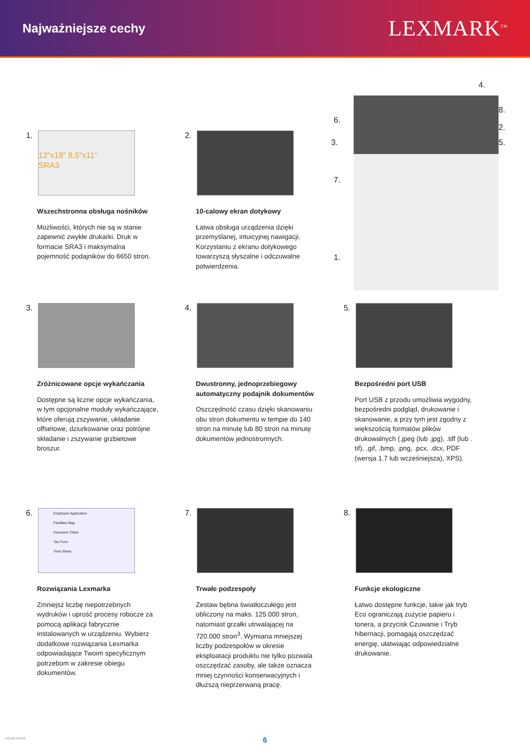Najważniejsze cechy
LEXMARK<sup>TM</sup>
1.
12"x18" 8.5"x11"
SRA3
Wszechstronna obsługa nośników
Możliwości, których nie są w stanie zapewnić zwykłe drukarki. Druk w formacie SRA3 i maksymalna pojemność podajników do 6650 stron.
2.
10-calowy ekran dotykowy
Łatwa obsługa urządzenia dzięki przemyślanej, intuicyjnej nawigacji. Korzystaniu z ekranu dotykowego towarzyszą słyszalne i odczuwalne potwierdzenia.
4.
6.
8.
2.
3. 5.
7.
1.
3.
Zróżnicowane opcje wykańczania
Dostępne są liczne opcje wykańczania, w tym opcjonalne moduły wykańczające, które oferują zszywanie, układanie offsetowe, dziurkowanie oraz potrójne składanie i zszywanie grzbietowe broszur.
4.
Dwustronny, jednoprzebiegowy automatyczny podajnik dokumentów
Oszczędność czasu dzięki skanowaniu obu stron dokumentu w tempie do 140 stron na minutę lub 80 stron na minutę dokumentów jednostronnych.
5.
Bezpośredni port USB
Port USB z przodu umożliwia wygodny, bezpośredni podgląd, drukowanie i skanowanie, a przy tym jest zgodny z większością formatów plików drukowalnych (.jpeg (lub .jpg), .tiff (lub . tif), .gif, .bmp, .png, .pcx, .dcx, PDF (wersja 1.7 lub wcześniejsza), XPS).
6.
Employee Application
Facilities Map
Insurance Claim
Tax Form
Time Sheet
Rozwiązania Lexmarka
Zmniejsz liczbę niepotrzebnych wydruków i uprość procesy robocze za pomocą aplikacji fabrycznie instalowanych w urządzeniu. Wybierz dodatkowe rozwiązania Lexmarka odpowiadające Twoim specyficznym potrzebom w zakresie obiegu dokumentów.
7.
Trwałe podzespoły
Zestaw bębna światłoczułego jest obliczony na maks. 125.000 stron, natomiast grzałki utrwalającej na 720.000 stron<sup>3</sup>. Wymiana mniejszej liczby podzespołów w okresie eksploatacji produktu nie tylko pozwala oszczędzać zasoby, ale także oznacza mniej czynności konserwacyjnych i dłuższą nieprzerwaną pracę.
8.
Funkcje ekologiczne
Łatwo dostępne funkcje, takie jak tryb Eco ograniczają zużycie papieru i tonera, a przycisk Czuwanie i Tryb hibernacji, pomagają oszczędzać energię, ułatwiając odpowiedzialne drukowanie.
14EMEA3648 6